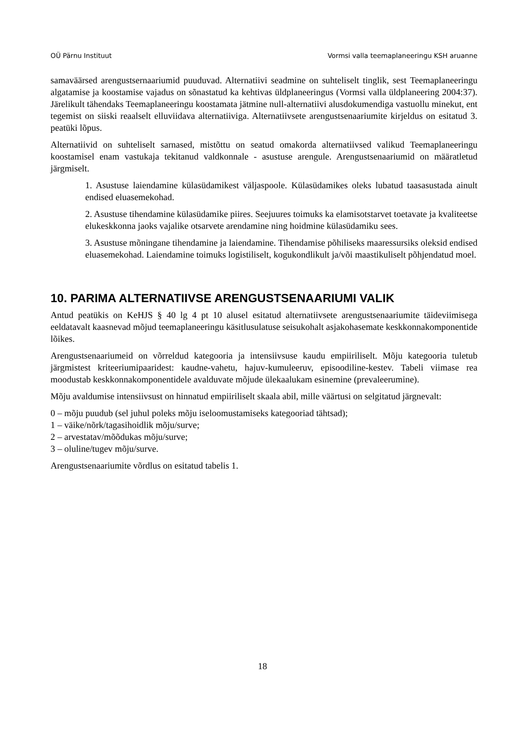OÜ Pärnu Instituut Vormsi valla teemaplaneeringu KSH aruanne
samaväärsed arengustsernaariumid puuduvad. Alternatiivi seadmine on suhteliselt tinglik, sest Teemaplaneeringu algatamise ja koostamise vajadus on sõnastatud ka kehtivas üldplaneeringus (Vormsi valla üldplaneering 2004:37). Järelikult tähendaks Teemaplaneeringu koostamata jätmine null-alternatiivi alusdokumendiga vastuollu minekut, ent tegemist on siiski reaalselt elluviidava alternatiiviga. Alternatiivsete arengustsenaariumite kirjeldus on esitatud 3. peatüki lõpus.
Alternatiivid on suhteliselt sarnased, mistõttu on seatud omakorda alternatiivsed valikud Teemaplaneeringu koostamisel enam vastukaja tekitanud valdkonnale - asustuse arengule. Arengustsenaariumid on määratletud järgmiselt.
1. Asustuse laiendamine külasüdamikest väljaspoole. Külasüdamikes oleks lubatud taasasustada ainult endised eluasemekohad.
2. Asustuse tihendamine külasüdamike piires. Seejuures toimuks ka elamisotstarvet toetavate ja kvaliteetse elukeskkonna jaoks vajalike otsarvete arendamine ning hoidmine külasüdamiku sees.
3. Asustuse mõningane tihendamine ja laiendamine. Tihendamise põhiliseks maaressursiks oleksid endised eluasemekohad. Laiendamine toimuks logistiliselt, kogukondlikult ja/või maastikuliselt põhjendatud moel.
10. PARIMA ALTERNATIIVSE ARENGUSTSENAARIUMI VALIK
Antud peatükis on KeHJS § 40 lg 4 pt 10 alusel esitatud alternatiivsete arengustsenaariumite täideviimisega eeldatavalt kaasnevad mõjud teemaplaneeringu käsitlusulatuse seisukohalt asjakohasemate keskkonnakomponentide lõikes.
Arengustsenaariumeid on võrreldud kategooria ja intensiivsuse kaudu empiiriliselt. Mõju kategooria tuletub järgmistest kriteeriumipaaridest: kaudne-vahetu, hajuv-kumuleeruv, episoodiline-kestev. Tabeli viimase rea moodustab keskkonnakomponentidele avalduvate mõjude ülekaalukam esinemine (prevaleerumine).
Mõju avaldumise intensiivsust on hinnatud empiiriliselt skaala abil, mille väärtusi on selgitatud järgnevalt:
0 – mõju puudub (sel juhul poleks mõju iseloomustamiseks kategooriad tähtsad);
1 – väike/nõrk/tagasihoidlik mõju/surve;
2 – arvestatav/mõõdukas mõju/surve;
3 – oluline/tugev mõju/surve.
Arengustsenaariumite võrdlus on esitatud tabelis 1.
18